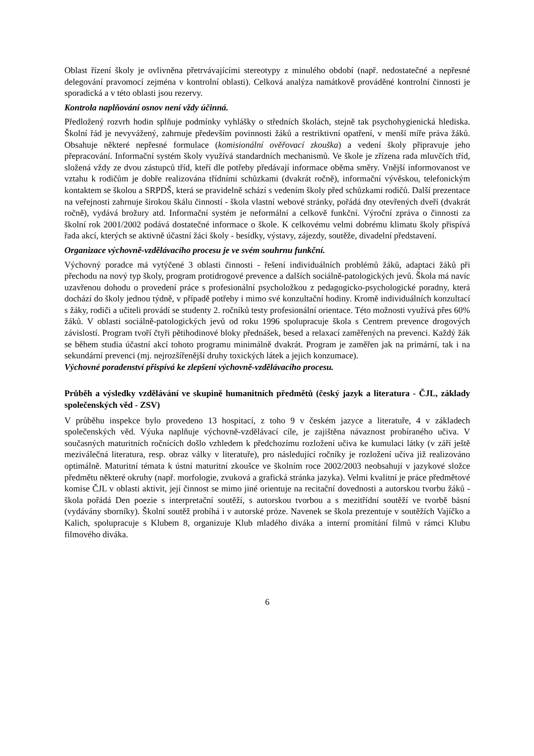Oblast řízení školy je ovlivněna přetrvávajícími stereotypy z minulého období (např. nedostatečné a nepřesné delegování pravomocí zejména v kontrolní oblasti). Celková analýza namátkově prováděné kontrolní činnosti je sporadická a v této oblasti jsou rezervy.
Kontrola naplňování osnov není vždy účinná.
Předložený rozvrh hodin splňuje podmínky vyhlášky o středních školách, stejně tak psychohygienická hlediska. Školní řád je nevyvážený, zahrnuje především povinnosti žáků a restriktivní opatření, v menší míře práva žáků. Obsahuje některé nepřesné formulace (komisionální ověřovací zkouška) a vedení školy připravuje jeho přepracování. Informační systém školy využívá standardních mechanismů. Ve škole je zřízena rada mluvčích tříd, složená vždy ze dvou zástupců tříd, kteří dle potřeby předávají informace oběma směry. Vnější informovanost ve vztahu k rodičům je dobře realizována třídními schůzkami (dvakrát ročně), informační vývěskou, telefonickým kontaktem se školou a SRPDŠ, která se pravidelně schází s vedením školy před schůzkami rodičů. Další prezentace na veřejnosti zahrnuje širokou škálu činností - škola vlastní webové stránky, pořádá dny otevřených dveří (dvakrát ročně), vydává brožury atd. Informační systém je neformální a celkově funkční. Výroční zpráva o činnosti za školní rok 2001/2002 podává dostatečné informace o škole. K celkovému velmi dobrému klimatu školy přispívá řada akcí, kterých se aktivně účastní žáci školy - besídky, výstavy, zájezdy, soutěže, divadelní představení.
Organizace výchovně-vzdělávacího procesu je ve svém souhrnu funkční.
Výchovný poradce má vytýčené 3 oblasti činnosti - řešení individuálních problémů žáků, adaptaci žáků při přechodu na nový typ školy, program protidrogové prevence a dalších sociálně-patologických jevů. Škola má navíc uzavřenou dohodu o provedení práce s profesionální psycholožkou z pedagogicko-psychologické poradny, která dochází do školy jednou týdně, v případě potřeby i mimo své konzultační hodiny. Kromě individuálních konzultací s žáky, rodiči a učiteli provádí se studenty 2. ročníků testy profesionální orientace. Této možnosti využívá přes 60% žáků. V oblasti sociálně-patologických jevů od roku 1996 spolupracuje škola s Centrem prevence drogových závislostí. Program tvoří čtyři pětihodinové bloky přednášek, besed a relaxací zaměřených na prevenci. Každý žák se během studia účastní akcí tohoto programu minimálně dvakrát. Program je zaměřen jak na primární, tak i na sekundární prevenci (mj. nejrozšířenější druhy toxických látek a jejich konzumace).
Výchovné poradenství přispívá ke zlepšení výchovně-vzdělávacího procesu.
Průběh a výsledky vzdělávání ve skupině humanitních předmětů (český jazyk a literatura - ČJL, základy společenských věd - ZSV)
V průběhu inspekce bylo provedeno 13 hospitací, z toho 9 v českém jazyce a literatuře, 4 v základech společenských věd. Výuka naplňuje výchovně-vzdělávací cíle, je zajištěna návaznost probíraného učiva. V současných maturitních ročnících došlo vzhledem k předchozímu rozložení učiva ke kumulaci látky (v září ještě meziválečná literatura, resp. obraz války v literatuře), pro následující ročníky je rozložení učiva již realizováno optimálně. Maturitní témata k ústní maturitní zkoušce ve školním roce 2002/2003 neobsahují v jazykové složce předmětu některé okruhy (např. morfologie, zvuková a grafická stránka jazyka). Velmi kvalitní je práce předmětové komise ČJL v oblasti aktivit, její činnost se mimo jiné orientuje na recitační dovednosti a autorskou tvorbu žáků - škola pořádá Den poezie s interpretační soutěží, s autorskou tvorbou a s mezitřídní soutěží ve tvorbě básní (vydávány sborníky). Školní soutěž probíhá i v autorské próze. Navenek se škola prezentuje v soutěžích Vajíčko a Kalich, spolupracuje s Klubem 8, organizuje Klub mladého diváka a interní promítání filmů v rámci Klubu filmového diváka.
6